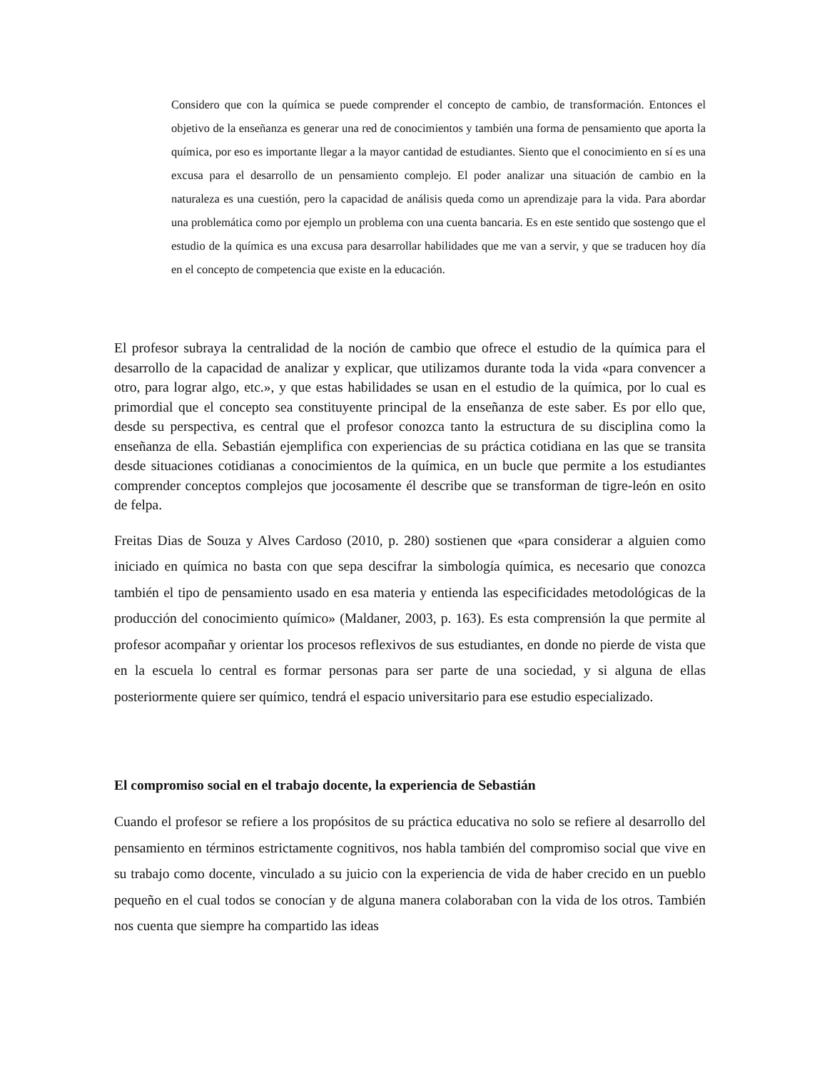Considero que con la química se puede comprender el concepto de cambio, de transformación. Entonces el objetivo de la enseñanza es generar una red de conocimientos y también una forma de pensamiento que aporta la química, por eso es importante llegar a la mayor cantidad de estudiantes. Siento que el conocimiento en sí es una excusa para el desarrollo de un pensamiento complejo. El poder analizar una situación de cambio en la naturaleza es una cuestión, pero la capacidad de análisis queda como un aprendizaje para la vida. Para abordar una problemática como por ejemplo un problema con una cuenta bancaria. Es en este sentido que sostengo que el estudio de la química es una excusa para desarrollar habilidades que me van a servir, y que se traducen hoy día en el concepto de competencia que existe en la educación.
El profesor subraya la centralidad de la noción de cambio que ofrece el estudio de la química para el desarrollo de la capacidad de analizar y explicar, que utilizamos durante toda la vida «para convencer a otro, para lograr algo, etc.», y que estas habilidades se usan en el estudio de la química, por lo cual es primordial que el concepto sea constituyente principal de la enseñanza de este saber. Es por ello que, desde su perspectiva, es central que el profesor conozca tanto la estructura de su disciplina como la enseñanza de ella. Sebastián ejemplifica con experiencias de su práctica cotidiana en las que se transita desde situaciones cotidianas a conocimientos de la química, en un bucle que permite a los estudiantes comprender conceptos complejos que jocosamente él describe que se transforman de tigre-león en osito de felpa.
Freitas Dias de Souza y Alves Cardoso (2010, p. 280) sostienen que «para considerar a alguien como iniciado en química no basta con que sepa descifrar la simbología química, es necesario que conozca también el tipo de pensamiento usado en esa materia y entienda las especificidades metodológicas de la producción del conocimiento químico» (Maldaner, 2003, p. 163). Es esta comprensión la que permite al profesor acompañar y orientar los procesos reflexivos de sus estudiantes, en donde no pierde de vista que en la escuela lo central es formar personas para ser parte de una sociedad, y si alguna de ellas posteriormente quiere ser químico, tendrá el espacio universitario para ese estudio especializado.
El compromiso social en el trabajo docente, la experiencia de Sebastián
Cuando el profesor se refiere a los propósitos de su práctica educativa no solo se refiere al desarrollo del pensamiento en términos estrictamente cognitivos, nos habla también del compromiso social que vive en su trabajo como docente, vinculado a su juicio con la experiencia de vida de haber crecido en un pueblo pequeño en el cual todos se conocían y de alguna manera colaboraban con la vida de los otros. También nos cuenta que siempre ha compartido las ideas